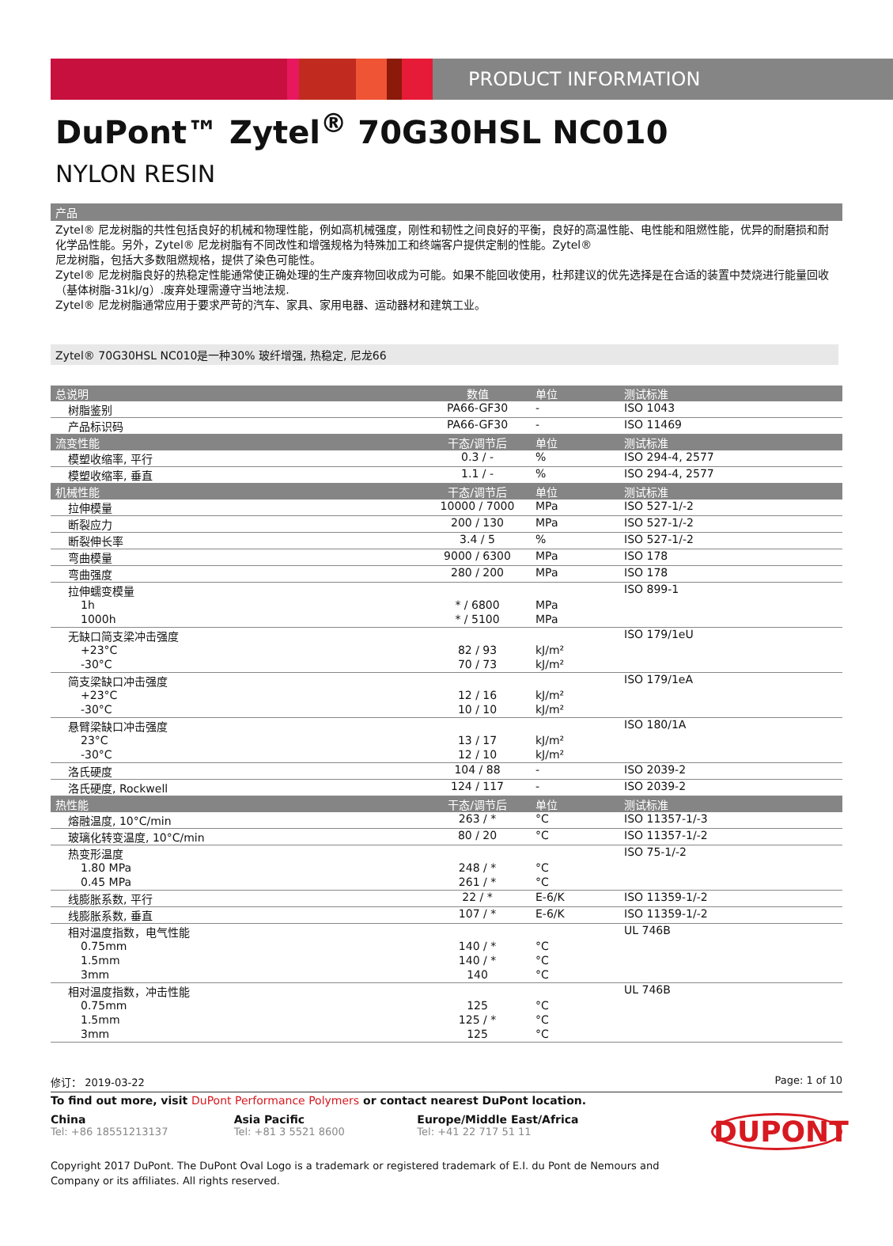PRODUCT INFORMATION
DuPont™ Zytel<sup>®</sup> 70G30HSL NC010
NYLON RESIN
产品
Zytel® 尼龙树脂的共性包括良好的机械和物理性能，例如高机械强度，刚性和韧性之间良好的平衡，良好的高温性能、电性能和阻燃性能，优异的耐磨损和耐化学品性能。另外，Zytel® 尼龙树脂有不同改性和增强规格为特殊加工和终端客户提供定制的性能。Zytel®
尼龙树脂，包括大多数阻燃规格，提供了染色可能性。
Zytel® 尼龙树脂良好的热稳定性能通常使正确处理的生产废弃物回收成为可能。如果不能回收使用，杜邦建议的优先选择是在合适的装置中焚烧进行能量回收（基体树脂-31kJ/g）.废弃处理需遵守当地法规.
Zytel® 尼龙树脂通常应用于要求严苛的汽车、家具、家用电器、运动器材和建筑工业。
Zytel® 70G30HSL NC010是一种30% 玻纤增强, 热稳定, 尼龙66
| 总说明 | 数值 | 单位 | 测试标准 |
| --- | --- | --- | --- |
| 树脂鉴别 | PA66-GF30 | - | ISO 1043 |
| 产品标识码 | PA66-GF30 | - | ISO 11469 |
| 流变性能 | 干态/调节后 | 单位 | 测试标准 |
| 模塑收缩率, 平行 | 0.3 / - | % | ISO 294-4, 2577 |
| 模塑收缩率, 垂直 | 1.1 / - | % | ISO 294-4, 2577 |
| 机械性能 | 干态/调节后 | 单位 | 测试标准 |
| 拉伸模量 | 10000 / 7000 | MPa | ISO 527-1/-2 |
| 断裂应力 | 200 / 130 | MPa | ISO 527-1/-2 |
| 断裂伸长率 | 3.4 / 5 | % | ISO 527-1/-2 |
| 弯曲模量 | 9000 / 6300 | MPa | ISO 178 |
| 弯曲强度 | 280 / 200 | MPa | ISO 178 |
| 拉伸蠕变模量 | | | ISO 899-1 |
| 1h | * / 6800 | MPa | |
| 1000h | * / 5100 | MPa | |
| 无缺口简支梁冲击强度 | | | ISO 179/1eU |
| +23°C | 82 / 93 | kJ/m² | |
| -30°C | 70 / 73 | kJ/m² | |
| 简支梁缺口冲击强度 | | | ISO 179/1eA |
| +23°C | 12 / 16 | kJ/m² | |
| -30°C | 10 / 10 | kJ/m² | |
| 悬臂梁缺口冲击强度 | | | ISO 180/1A |
| 23°C | 13 / 17 | kJ/m² | |
| -30°C | 12 / 10 | kJ/m² | |
| 洛氏硬度 | 104 / 88 | - | ISO 2039-2 |
| 洛氏硬度, Rockwell | 124 / 117 | - | ISO 2039-2 |
| 热性能 | 干态/调节后 | 单位 | 测试标准 |
| 熔融温度, 10°C/min | 263 / * | °C | ISO 11357-1/-3 |
| 玻璃化转变温度, 10°C/min | 80 / 20 | °C | ISO 11357-1/-2 |
| 热变形温度 | | | ISO 75-1/-2 |
| 1.80 MPa | 248 / * | °C | |
| 0.45 MPa | 261 / * | °C | |
| 线膨胀系数, 平行 | 22 / * | E-6/K | ISO 11359-1/-2 |
| 线膨胀系数, 垂直 | 107 / * | E-6/K | ISO 11359-1/-2 |
| 相对温度指数，电气性能 | | | UL 746B |
| 0.75mm | 140 / * | °C | |
| 1.5mm | 140 / * | °C | |
| 3mm | 140 | °C | |
| 相对温度指数，冲击性能 | | | UL 746B |
| 0.75mm | 125 | °C | |
| 1.5mm | 125 / * | °C | |
| 3mm | 125 | °C | |
修订： 2019-03-22 Page: 1 of 10
To find out more, visit DuPont Performance Polymers or contact nearest DuPont location.
China
Tel: +86 18551213137
Asia Pacific
Tel: +81 3 5521 8600
Europe/Middle East/Africa
Tel: +41 22 717 51 11
DUPONT
Copyright 2017 DuPont. The DuPont Oval Logo is a trademark or registered trademark of E.I. du Pont de Nemours and
Company or its affiliates. All rights reserved.